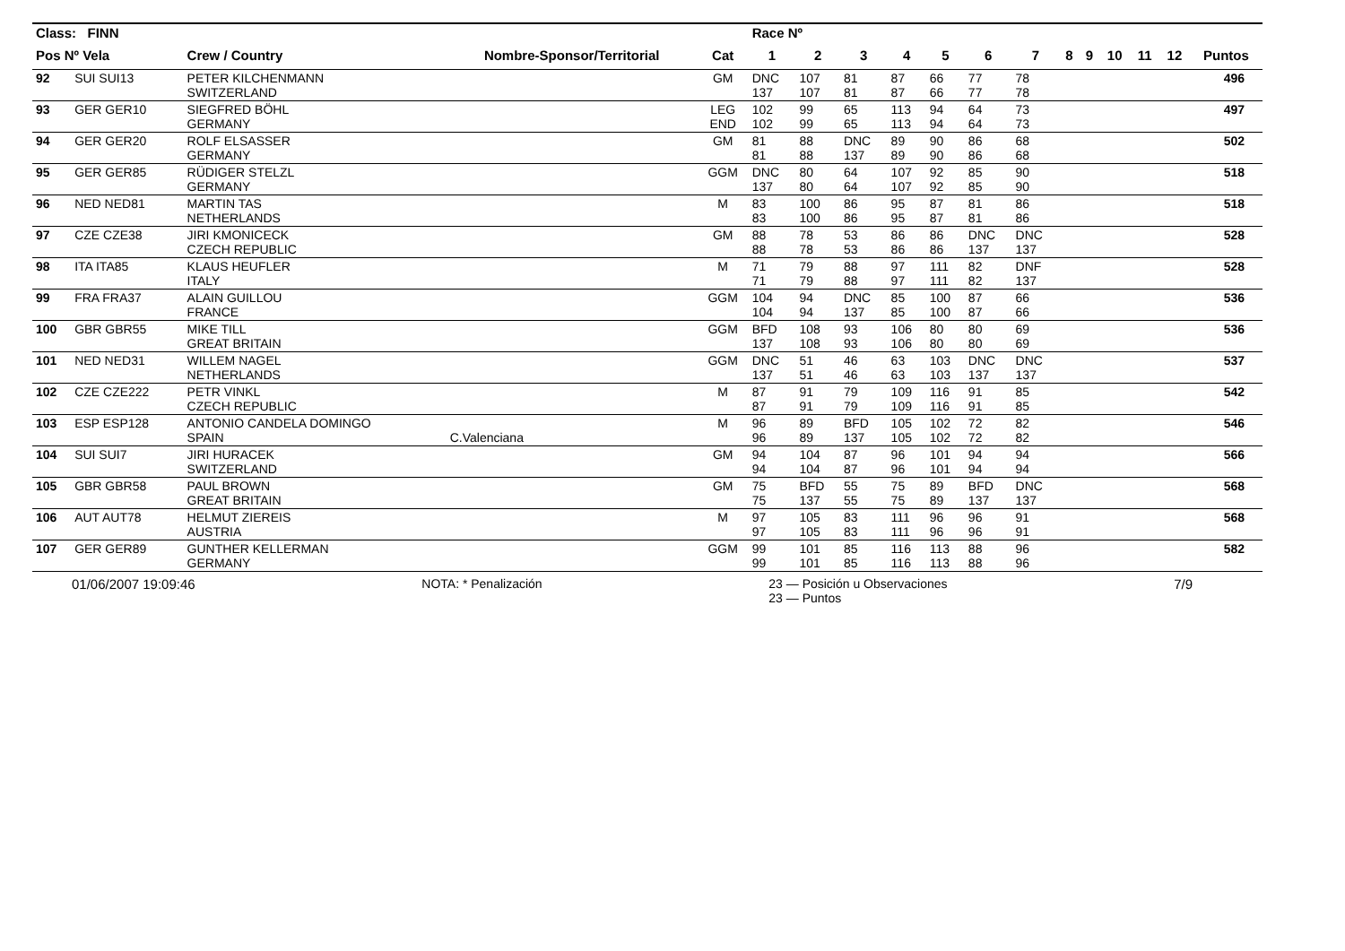| Class: FINN | | | | | Race Nº | | | | | | | | | | | | |
| --- | --- | --- | --- | --- | --- | --- | --- | --- | --- | --- | --- | --- | --- | --- | --- | --- | --- |
| Pos Nº Vela | | Crew / Country | Nombre-Sponsor/Territorial | Cat | 1 | 2 | 3 | 4 | 5 | 6 | 7 | 8 | 9 | 10 | 11 | 12 | Puntos |
| 92 | SUI SUI13 | PETER KILCHENMANN SWITZERLAND | | GM | DNC 137 | 107 107 | 81 81 | 87 87 | 66 66 | 77 77 | 78 78 | | | | | | 496 |
| 93 | GER GER10 | SIEGFRED BÖHL GERMANY | | LEG END | 102 102 | 99 99 | 65 65 | 113 113 | 94 94 | 64 64 | 73 73 | | | | | | 497 |
| 94 | GER GER20 | ROLF ELSASSER GERMANY | | GM | 81 81 | 88 88 | DNC 137 | 89 89 | 90 90 | 86 86 | 68 68 | | | | | | 502 |
| 95 | GER GER85 | RÜDIGER STELZL GERMANY | | GGM | DNC 137 | 80 80 | 64 64 | 107 107 | 92 92 | 85 85 | 90 90 | | | | | | 518 |
| 96 | NED NED81 | MARTIN TAS NETHERLANDS | | M | 83 83 | 100 100 | 86 86 | 95 95 | 87 87 | 81 81 | 86 86 | | | | | | 518 |
| 97 | CZE CZE38 | JIRI KMONICECK CZECH REPUBLIC | | GM | 88 88 | 78 78 | 53 53 | 86 86 | 86 86 | DNC 137 | DNC 137 | | | | | | 528 |
| 98 | ITA ITA85 | KLAUS HEUFLER ITALY | | M | 71 71 | 79 79 | 88 88 | 97 97 | 111 111 | 82 82 | DNF 137 | | | | | | 528 |
| 99 | FRA FRA37 | ALAIN GUILLOU FRANCE | | GGM | 104 104 | 94 94 | DNC 137 | 85 85 | 100 100 | 87 87 | 66 66 | | | | | | 536 |
| 100 | GBR GBR55 | MIKE TILL GREAT BRITAIN | | GGM | BFD 137 | 108 108 | 93 93 | 106 106 | 80 80 | 80 80 | 69 69 | | | | | | 536 |
| 101 | NED NED31 | WILLEM NAGEL NETHERLANDS | | GGM | DNC 137 | 51 51 | 46 46 | 63 63 | 103 103 | DNC 137 | DNC 137 | | | | | | 537 |
| 102 | CZE CZE222 | PETR VINKL CZECH REPUBLIC | | M | 87 87 | 91 91 | 79 79 | 109 109 | 116 116 | 91 91 | 85 85 | | | | | | 542 |
| 103 | ESP ESP128 | ANTONIO CANDELA DOMINGO SPAIN | C.Valenciana | M | 96 96 | 89 89 | BFD 137 | 105 105 | 102 102 | 72 72 | 82 82 | | | | | | 546 |
| 104 | SUI SUI7 | JIRI HURACEK SWITZERLAND | | GM | 94 94 | 104 104 | 87 87 | 96 96 | 101 101 | 94 94 | 94 94 | | | | | | 566 |
| 105 | GBR GBR58 | PAUL BROWN GREAT BRITAIN | | GM | 75 75 | BFD 137 | 55 55 | 75 75 | 89 89 | BFD 137 | DNC 137 | | | | | | 568 |
| 106 | AUT AUT78 | HELMUT ZIEREIS AUSTRIA | | M | 97 97 | 105 105 | 83 83 | 111 111 | 96 96 | 96 96 | 91 91 | | | | | | 568 |
| 107 | GER GER89 | GUNTHER KELLERMAN GERMANY | | GGM | 99 99 | 101 101 | 85 85 | 116 116 | 113 113 | 88 88 | 96 96 | | | | | | 582 |
01/06/2007 19:09:46 NOTA: * Penalización 23 — Posición u Observaciones
23 — Puntos 7/9